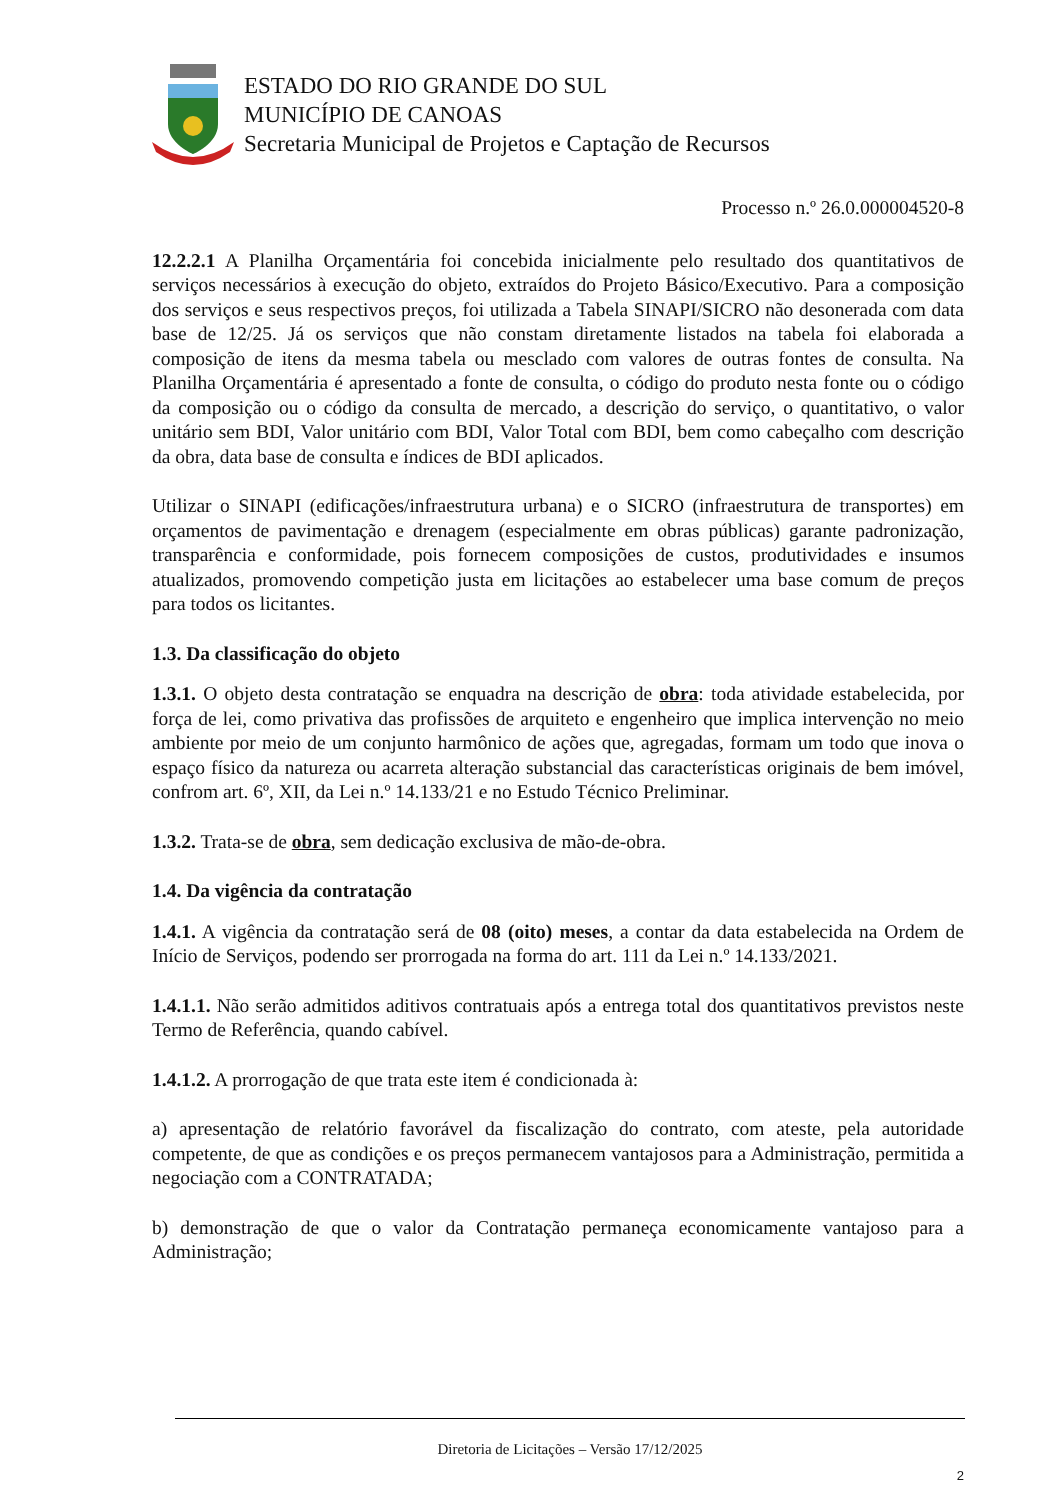ESTADO DO RIO GRANDE DO SUL
MUNICÍPIO DE CANOAS
Secretaria Municipal de Projetos e Captação de Recursos
Processo n.º 26.0.000004520-8
12.2.2.1 A Planilha Orçamentária foi concebida inicialmente pelo resultado dos quantitativos de serviços necessários à execução do objeto, extraídos do Projeto Básico/Executivo. Para a composição dos serviços e seus respectivos preços, foi utilizada a Tabela SINAPI/SICRO não desonerada com data base de 12/25. Já os serviços que não constam diretamente listados na tabela foi elaborada a composição de itens da mesma tabela ou mesclado com valores de outras fontes de consulta. Na Planilha Orçamentária é apresentado a fonte de consulta, o código do produto nesta fonte ou o código da composição ou o código da consulta de mercado, a descrição do serviço, o quantitativo, o valor unitário sem BDI, Valor unitário com BDI, Valor Total com BDI, bem como cabeçalho com descrição da obra, data base de consulta e índices de BDI aplicados.
Utilizar o SINAPI (edificações/infraestrutura urbana) e o SICRO (infraestrutura de transportes) em orçamentos de pavimentação e drenagem (especialmente em obras públicas) garante padronização, transparência e conformidade, pois fornecem composições de custos, produtividades e insumos atualizados, promovendo competição justa em licitações ao estabelecer uma base comum de preços para todos os licitantes.
1.3. Da classificação do objeto
1.3.1. O objeto desta contratação se enquadra na descrição de obra: toda atividade estabelecida, por força de lei, como privativa das profissões de arquiteto e engenheiro que implica intervenção no meio ambiente por meio de um conjunto harmônico de ações que, agregadas, formam um todo que inova o espaço físico da natureza ou acarreta alteração substancial das características originais de bem imóvel, confrom art. 6º, XII, da Lei n.º 14.133/21 e no Estudo Técnico Preliminar.
1.3.2. Trata-se de obra, sem dedicação exclusiva de mão-de-obra.
1.4. Da vigência da contratação
1.4.1. A vigência da contratação será de 08 (oito) meses, a contar da data estabelecida na Ordem de Início de Serviços, podendo ser prorrogada na forma do art. 111 da Lei n.º 14.133/2021.
1.4.1.1. Não serão admitidos aditivos contratuais após a entrega total dos quantitativos previstos neste Termo de Referência, quando cabível.
1.4.1.2. A prorrogação de que trata este item é condicionada à:
a) apresentação de relatório favorável da fiscalização do contrato, com ateste, pela autoridade competente, de que as condições e os preços permanecem vantajosos para a Administração, permitida a negociação com a CONTRATADA;
b) demonstração de que o valor da Contratação permaneça economicamente vantajoso para a Administração;
Diretoria de Licitações – Versão 17/12/2025
2